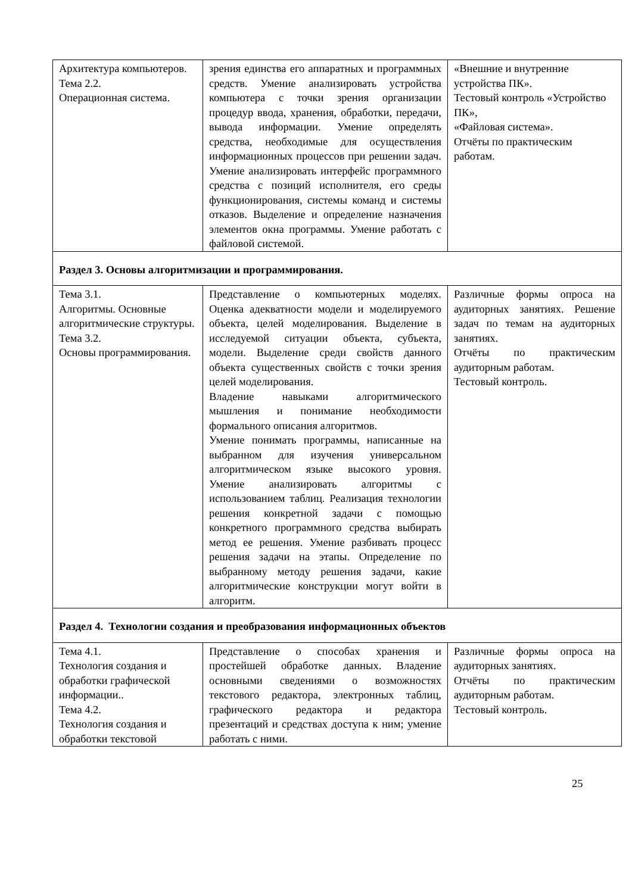| Архитектура компьютеров. Тема 2.2. Операционная система. | зрения единства его аппаратных и программных средств. Умение анализировать устройства компьютера с точки зрения организации процедур ввода, хранения, обработки, передачи, вывода информации. Умение определять средства, необходимые для осуществления информационных процессов при решении задач. Умение анализировать интерфейс программного средства с позиций исполнителя, его среды функционирования, системы команд и системы отказов. Выделение и определение назначения элементов окна программы. Умение работать с файловой системой. | «Внешние и внутренние устройства ПК». Тестовый контроль «Устройство ПК», «Файловая система». Отчёты по практическим работам. |
| Раздел 3. Основы алгоритмизации и программирования. | | |
| Тема 3.1. Алгоритмы. Основные алгоритмические структуры. Тема 3.2. Основы программирования. | Представление о компьютерных моделях. Оценка адекватности модели и моделируемого объекта, целей моделирования. Выделение в исследуемой ситуации объекта, субъекта, модели. Выделение среди свойств данного объекта существенных свойств с точки зрения целей моделирования. Владение навыками алгоритмического мышления и понимание необходимости формального описания алгоритмов. Умение понимать программы, написанные на выбранном для изучения универсальном алгоритмическом языке высокого уровня. Умение анализировать алгоритмы с использованием таблиц. Реализация технологии решения конкретной задачи с помощью конкретного программного средства выбирать метод ее решения. Умение разбивать процесс решения задачи на этапы. Определение по выбранному методу решения задачи, какие алгоритмические конструкции могут войти в алгоритм. | Различные формы опроса на аудиторных занятиях. Решение задач по темам на аудиторных занятиях. Отчёты по практическим аудиторным работам. Тестовый контроль. |
| Раздел 4. Технологии создания и преобразования информационных объектов | | |
| Тема 4.1. Технология создания и обработки графической информации.. Тема 4.2. Технология создания и обработки текстовой | Представление о способах хранения и простейшей обработке данных. Владение основными сведениями о возможностях текстового редактора, электронных таблиц, графического редактора и редактора презентаций и средствах доступа к ним; умение работать с ними. | Различные формы опроса на аудиторных занятиях. Отчёты по практическим аудиторным работам. Тестовый контроль. |
25